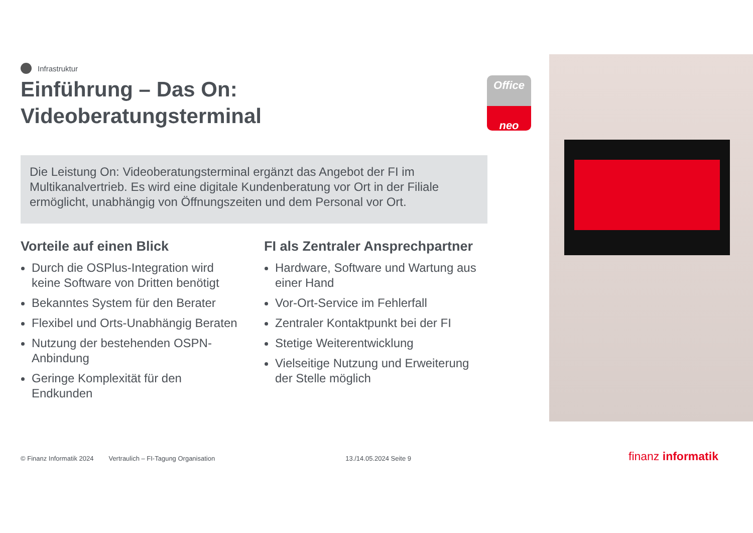Infrastruktur
Einführung – Das On:
Videoberatungsterminal
Die Leistung On: Videoberatungsterminal ergänzt das Angebot der FI im Multikanalvertrieb. Es wird eine digitale Kundenberatung vor Ort in der Filiale ermöglicht, unabhängig von Öffnungszeiten und dem Personal vor Ort.
Vorteile auf einen Blick
Durch die OSPlus-Integration wird keine Software von Dritten benötigt
Bekanntes System für den Berater
Flexibel und Orts-Unabhängig Beraten
Nutzung der bestehenden OSPN-Anbindung
Geringe Komplexität für den Endkunden
FI als Zentraler Ansprechpartner
Hardware, Software und Wartung aus einer Hand
Vor-Ort-Service im Fehlerfall
Zentraler Kontaktpunkt bei der FI
Stetige Weiterentwicklung
Vielseitige Nutzung und Erweiterung der Stelle möglich
Office
neo
© Finanz Informatik 2024 Vertraulich – FI-Tagung Organisation 13./14.05.2024 Seite 9 finanz informatik